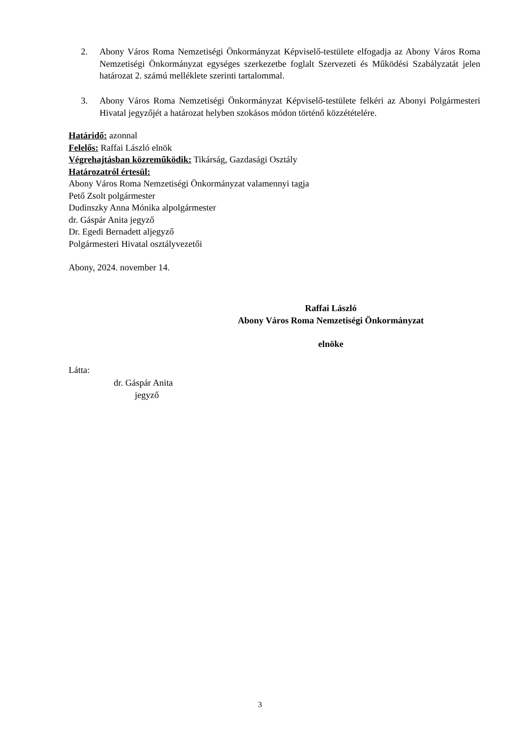2. Abony Város Roma Nemzetiségi Önkormányzat Képviselő-testülete elfogadja az Abony Város Roma Nemzetiségi Önkormányzat egységes szerkezetbe foglalt Szervezeti és Működési Szabályzatát jelen határozat 2. számú melléklete szerinti tartalommal.
3. Abony Város Roma Nemzetiségi Önkormányzat Képviselő-testülete felkéri az Abonyi Polgármesteri Hivatal jegyzőjét a határozat helyben szokásos módon történő közzétételére.
Határidő: azonnal
Felelős: Raffai László elnök
Végrehajtásban közreműködik: Tikárság, Gazdasági Osztály
Határozatról értesül:
Abony Város Roma Nemzetiségi Önkormányzat valamennyi tagja
Pető Zsolt polgármester
Dudinszky Anna Mónika alpolgármester
dr. Gáspár Anita jegyző
Dr. Egedi Bernadett aljegyző
Polgármesteri Hivatal osztályvezetői
Abony, 2024. november 14.
Raffai László
Abony Város Roma Nemzetiségi Önkormányzat
elnöke
Látta:
dr. Gáspár Anita
jegyző
3